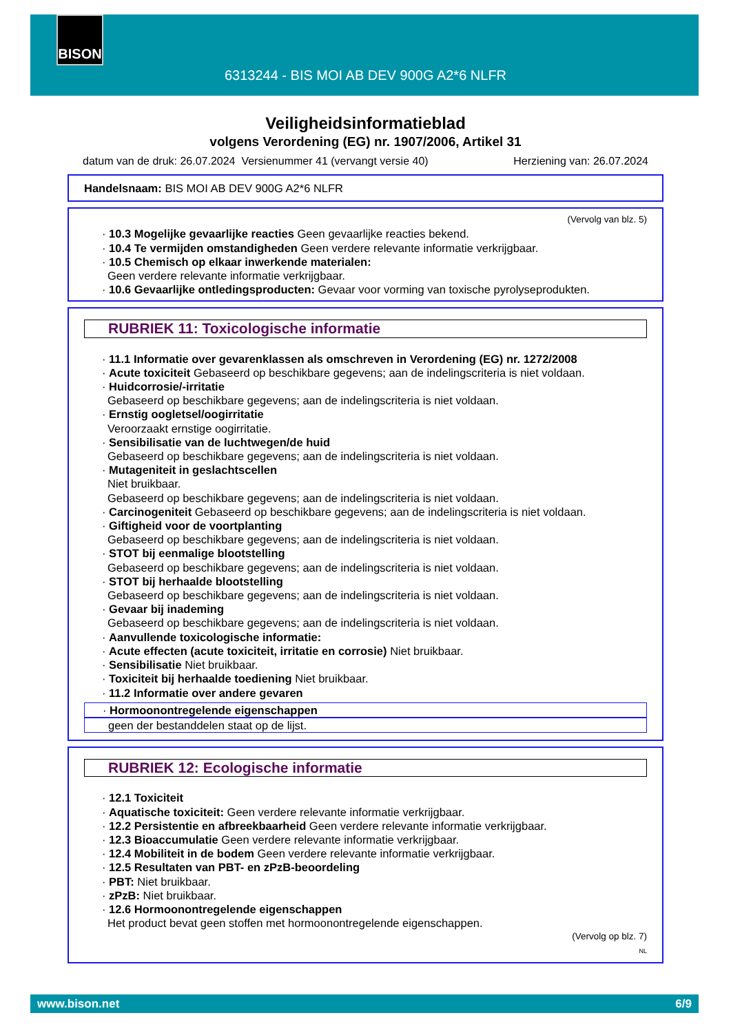BISON
6313244 - BIS MOI AB DEV 900G A2*6 NLFR
Veiligheidsinformatieblad
volgens Verordening (EG) nr. 1907/2006, Artikel 31
datum van de druk: 26.07.2024 Versienummer 41 (vervangt versie 40) Herziening van: 26.07.2024
Handelsnaam: BIS MOI AB DEV 900G A2*6 NLFR
(Vervolg van blz. 5)
· 10.3 Mogelijke gevaarlijke reacties Geen gevaarlijke reacties bekend.
· 10.4 Te vermijden omstandigheden Geen verdere relevante informatie verkrijgbaar.
· 10.5 Chemisch op elkaar inwerkende materialen:
Geen verdere relevante informatie verkrijgbaar.
· 10.6 Gevaarlijke ontledingsproducten: Gevaar voor vorming van toxische pyrolyseprodukten.
RUBRIEK 11: Toxicologische informatie
· 11.1 Informatie over gevarenklassen als omschreven in Verordening (EG) nr. 1272/2008
· Acute toxiciteit Gebaseerd op beschikbare gegevens; aan de indelingscriteria is niet voldaan.
· Huidcorrosie/-irritatie
Gebaseerd op beschikbare gegevens; aan de indelingscriteria is niet voldaan.
· Ernstig oogletsel/oogirritatie
Veroorzaakt ernstige oogirritatie.
· Sensibilisatie van de luchtwegen/de huid
Gebaseerd op beschikbare gegevens; aan de indelingscriteria is niet voldaan.
· Mutageniteit in geslachtscellen
Niet bruikbaar.
Gebaseerd op beschikbare gegevens; aan de indelingscriteria is niet voldaan.
· Carcinogeniteit Gebaseerd op beschikbare gegevens; aan de indelingscriteria is niet voldaan.
· Giftigheid voor de voortplanting
Gebaseerd op beschikbare gegevens; aan de indelingscriteria is niet voldaan.
· STOT bij eenmalige blootstelling
Gebaseerd op beschikbare gegevens; aan de indelingscriteria is niet voldaan.
· STOT bij herhaalde blootstelling
Gebaseerd op beschikbare gegevens; aan de indelingscriteria is niet voldaan.
· Gevaar bij inademing
Gebaseerd op beschikbare gegevens; aan de indelingscriteria is niet voldaan.
· Aanvullende toxicologische informatie:
· Acute effecten (acute toxiciteit, irritatie en corrosie) Niet bruikbaar.
· Sensibilisatie Niet bruikbaar.
· Toxiciteit bij herhaalde toediening Niet bruikbaar.
· 11.2 Informatie over andere gevaren
· Hormoonontregelende eigenschappen
geen der bestanddelen staat op de lijst.
RUBRIEK 12: Ecologische informatie
· 12.1 Toxiciteit
· Aquatische toxiciteit: Geen verdere relevante informatie verkrijgbaar.
· 12.2 Persistentie en afbreekbaarheid Geen verdere relevante informatie verkrijgbaar.
· 12.3 Bioaccumulatie Geen verdere relevante informatie verkrijgbaar.
· 12.4 Mobiliteit in de bodem Geen verdere relevante informatie verkrijgbaar.
· 12.5 Resultaten van PBT- en zPzB-beoordeling
· PBT: Niet bruikbaar.
· zPzB: Niet bruikbaar.
· 12.6 Hormoonontregelende eigenschappen
Het product bevat geen stoffen met hormoonontregelende eigenschappen.
(Vervolg op blz. 7)
NL
www.bison.net 6/9